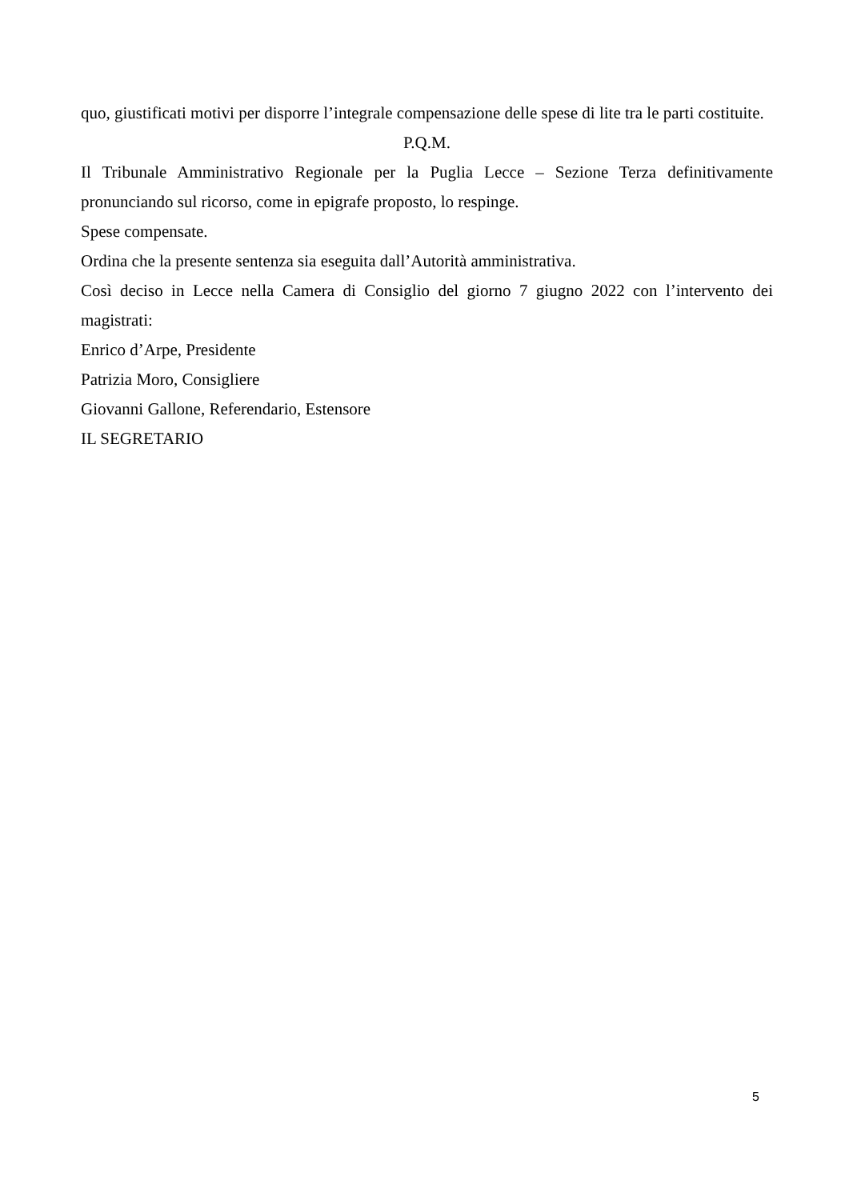quo, giustificati motivi per disporre l’integrale compensazione delle spese di lite tra le parti costituite.
P.Q.M.
Il Tribunale Amministrativo Regionale per la Puglia Lecce – Sezione Terza definitivamente pronunciando sul ricorso, come in epigrafe proposto, lo respinge.
Spese compensate.
Ordina che la presente sentenza sia eseguita dall’Autorità amministrativa.
Così deciso in Lecce nella Camera di Consiglio del giorno 7 giugno 2022 con l’intervento dei magistrati:
Enrico d’Arpe, Presidente
Patrizia Moro, Consigliere
Giovanni Gallone, Referendario, Estensore
IL SEGRETARIO
5